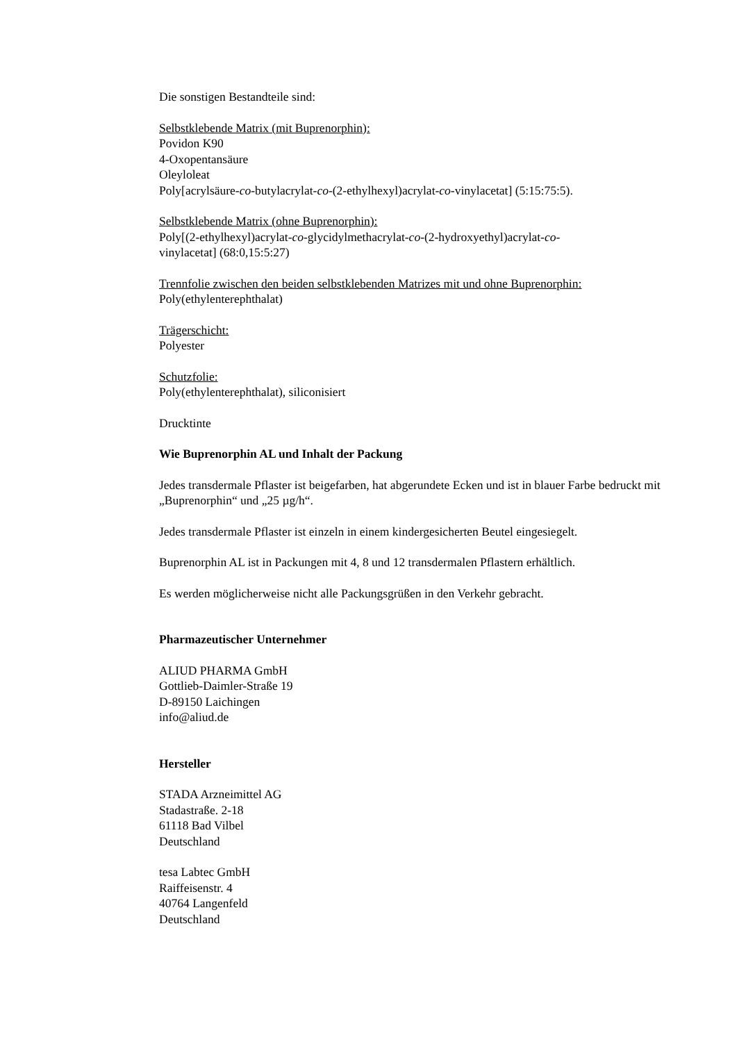Die sonstigen Bestandteile sind:
Selbstklebende Matrix (mit Buprenorphin):
Povidon K90
4-Oxopentansäure
Oleyloleat
Poly[acrylsäure-co-butylacrylat-co-(2-ethylhexyl)acrylat-co-vinylacetat] (5:15:75:5).
Selbstklebende Matrix (ohne Buprenorphin):
Poly[(2-ethylhexyl)acrylat-co-glycidylmethacrylat-co-(2-hydroxyethyl)acrylat-co-
vinylacetat] (68:0,15:5:27)
Trennfolie zwischen den beiden selbstklebenden Matrizes mit und ohne Buprenorphin:
Poly(ethylenterephthalat)
Trägerschicht:
Polyester
Schutzfolie:
Poly(ethylenterephthalat), siliconisiert
Drucktinte
Wie Buprenorphin AL und Inhalt der Packung
Jedes transdermale Pflaster ist beigefarben, hat abgerundete Ecken und ist in blauer Farbe bedruckt mit „Buprenorphin“ und „25 µg/h“.
Jedes transdermale Pflaster ist einzeln in einem kindergesicherten Beutel eingesiegelt.
Buprenorphin AL ist in Packungen mit 4, 8 und 12 transdermalen Pflastern erhältlich.
Es werden möglicherweise nicht alle Packungsgrüßen in den Verkehr gebracht.
Pharmazeutischer Unternehmer
ALIUD PHARMA GmbH
Gottlieb-Daimler-Straße 19
D-89150 Laichingen
info@aliud.de
Hersteller
STADA Arzneimittel AG
Stadastraße. 2-18
61118 Bad Vilbel
Deutschland
tesa Labtec GmbH
Raiffeisenstr. 4
40764 Langenfeld
Deutschland